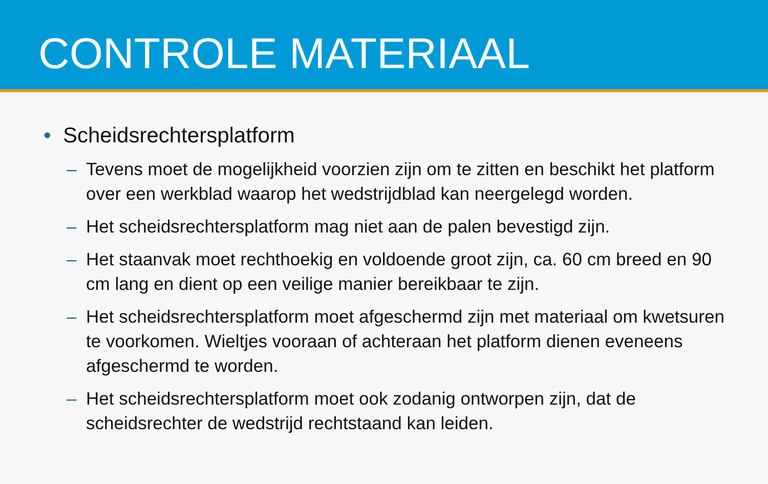CONTROLE MATERIAAL
• Scheidsrechtersplatform
– Tevens moet de mogelijkheid voorzien zijn om te zitten en beschikt het platform over een werkblad waarop het wedstrijdblad kan neergelegd worden.
– Het scheidsrechtersplatform mag niet aan de palen bevestigd zijn.
– Het staanvak moet rechthoekig en voldoende groot zijn, ca. 60 cm breed en 90 cm lang en dient op een veilige manier bereikbaar te zijn.
– Het scheidsrechtersplatform moet afgeschermd zijn met materiaal om kwetsuren te voorkomen. Wieltjes vooraan of achteraan het platform dienen eveneens afgeschermd te worden.
– Het scheidsrechtersplatform moet ook zodanig ontworpen zijn, dat de scheidsrechter de wedstrijd rechtstaand kan leiden.